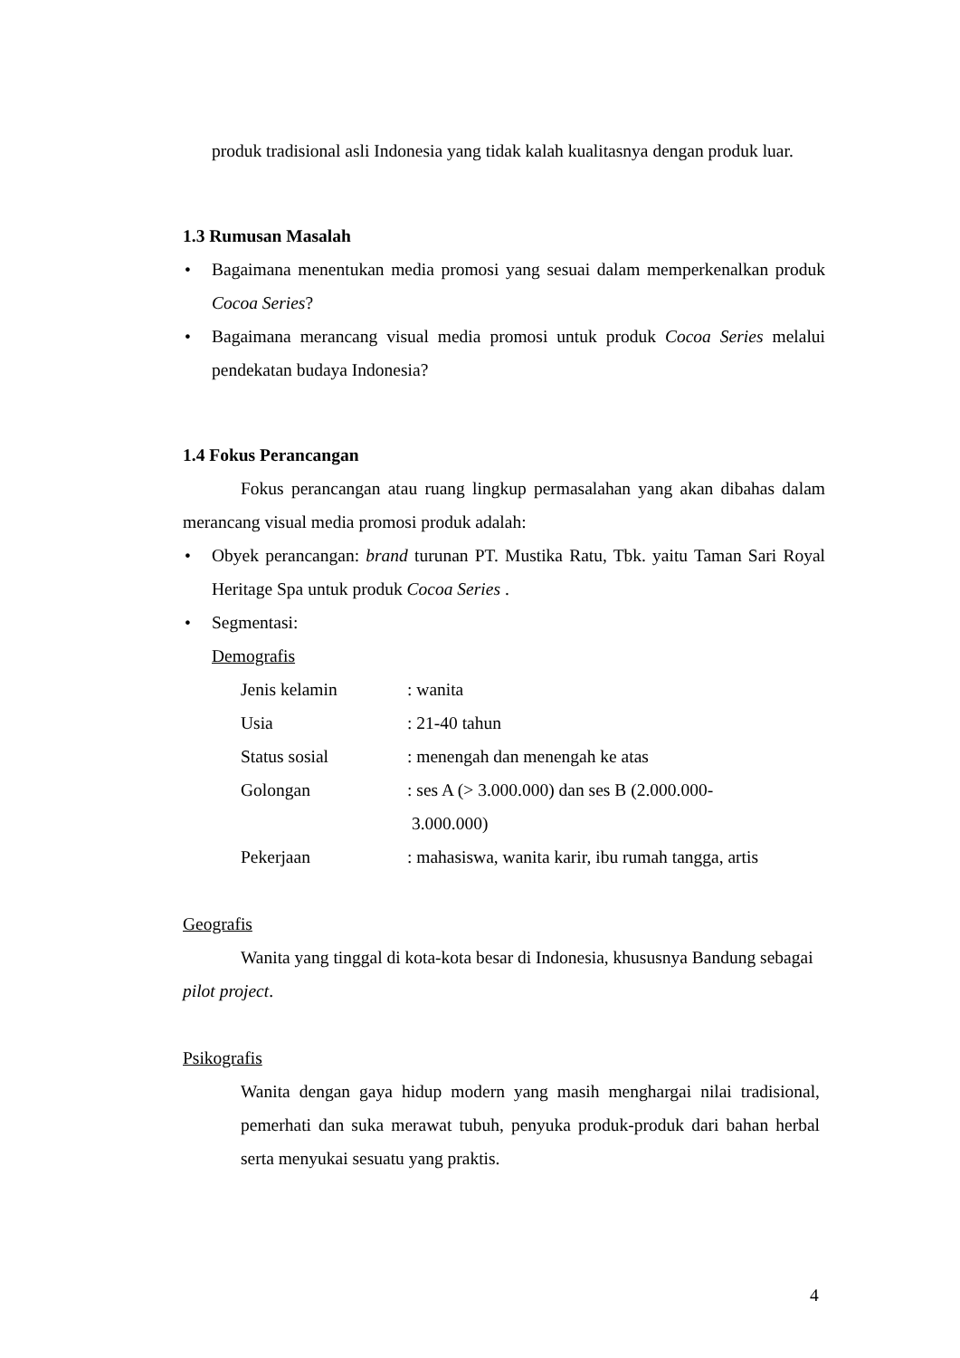produk tradisional asli Indonesia yang tidak kalah kualitasnya dengan produk luar.
1.3 Rumusan Masalah
• Bagaimana menentukan media promosi yang sesuai dalam memperkenalkan produk Cocoa Series?
• Bagaimana merancang visual media promosi untuk produk Cocoa Series melalui pendekatan budaya Indonesia?
1.4 Fokus Perancangan
Fokus perancangan atau ruang lingkup permasalahan yang akan dibahas dalam merancang visual media promosi produk adalah:
• Obyek perancangan: brand turunan PT. Mustika Ratu, Tbk. yaitu Taman Sari Royal Heritage Spa untuk produk Cocoa Series .
• Segmentasi:
Demografis
| Jenis kelamin | : wanita |
| Usia | : 21-40 tahun |
| Status sosial | : menengah dan menengah ke atas |
| Golongan | : ses A (> 3.000.000) dan ses B (2.000.000- 3.000.000) |
| Pekerjaan | : mahasiswa, wanita karir, ibu rumah tangga, artis |
Geografis
Wanita yang tinggal di kota-kota besar di Indonesia, khususnya Bandung sebagai pilot project.
Psikografis
Wanita dengan gaya hidup modern yang masih menghargai nilai tradisional, pemerhati dan suka merawat tubuh, penyuka produk-produk dari bahan herbal serta menyukai sesuatu yang praktis.
4